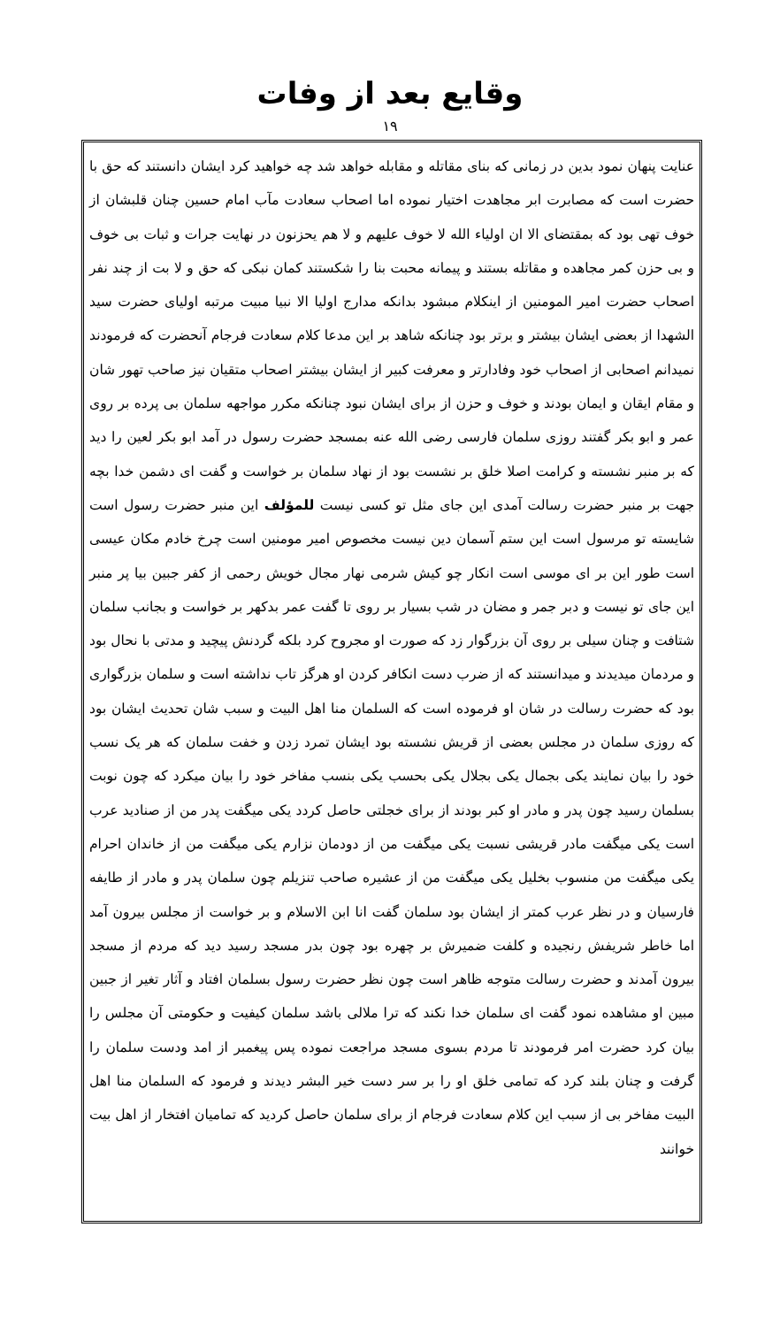وقایع بعد از وفات
۱۹
عنایت پنهان نمود بدین در زمانی که بنای مقاتله و مقابله خواهد شد چه خواهید کرد ایشان دانستند که حق با حضرت است که مصابرت ابر مجاهدت اختیار نموده اما اصحاب سعادت مآب امام حسین چنان قلبشان از خوف تهی بود که بمقتضای الا ان اولیاء الله لا خوف علیهم و لا هم یحزنون در نهایت جرات و ثبات بی خوف و بی حزن کمر مجاهده و مقاتله بستند و پیمانه محبت بنا را شکستند کمان نبکی که حق و لا بت از چند نفر اصحاب حضرت امیر المومنین از اینکلام مبشود بدانکه مدارج اولیا الا نبیا مبیت مرتبه اولیای حضرت سید الشهدا از بعضی ایشان بیشتر و برتر بود چنانکه شاهد بر این مدعا کلام سعادت فرجام آنحضرت که فرمودند نمیدانم اصحابی از اصحاب خود وفادارتر و معرفت کبیر از ایشان بیشتر اصحاب متقیان نیز صاحب تهور شان و مقام ایقان و ایمان بودند و خوف و حزن از برای ایشان نبود چنانکه مکرر مواجهه سلمان بی پرده بر روی عمر و ابو بکر گفتند روزی سلمان فارسی رضی الله عنه بمسجد حضرت رسول در آمد ابو بکر لعین را دید که بر منبر نشسته و کرامت اصلا خلق بر نشست بود از نهاد سلمان بر خواست و گفت ای دشمن خدا بچه جهت بر منبر حضرت رسالت آمدی این جای مثل تو کسی نیست للمؤلف این منبر حضرت رسول است شایسته تو مرسول است این ستم آسمان دین نیست مخصوص امیر مومنین است چرخ خادم مکان عیسی است طور این بر ای موسی است انکار چو کیش شرمی نهار مجال خویش رحمی از کفر جبین بیا پر منبر این جای تو نیست و دبر جمر و مضان در شب بسیار بر روی تا گفت عمر بدکهر بر خواست و بجانب سلمان شتافت و چنان سیلی بر روی آن بزرگوار زد که صورت او مجروح کرد بلکه گردنش پیچید و مدتی با نحال بود و مردمان میدیدند و میدانستند که از ضرب دست انکافر کردن او هرگز تاب نداشته است و سلمان بزرگواری بود که حضرت رسالت در شان او فرموده است که السلمان منا اهل البیت و سبب شان تحدیث ایشان بود که روزی سلمان در مجلس بعضی از قریش نشسته بود ایشان تمرد زدن و خفت سلمان که هر یک نسب خود را بیان نمایند یکی بجمال یکی بجلال یکی بحسب یکی بنسب مفاخر خود را بیان میکرد که چون نوبت بسلمان رسید چون پدر و مادر او کبر بودند از برای خجلتی حاصل کردد یکی میگفت پدر من از صنادید عرب است یکی میگفت مادر قریشی نسبت یکی میگفت من از دودمان نزارم یکی میگفت من از خاندان احرام یکی میگفت من منسوب بخلیل یکی میگفت من از عشیره صاحب تنزیلم چون سلمان پدر و مادر از طایفه فارسیان و در نظر عرب کمتر از ایشان بود سلمان گفت انا ابن الاسلام و بر خواست از مجلس بیرون آمد اما خاطر شریفش رنجیده و کلفت ضمیرش بر چهره بود چون بدر مسجد رسید دید که مردم از مسجد بیرون آمدند و حضرت رسالت متوجه ظاهر است چون نظر حضرت رسول بسلمان افتاد و آثار تغیر از جبین مبین او مشاهده نمود گفت ای سلمان خدا نکند که ترا ملالی باشد سلمان کیفیت و حکومتی آن مجلس را بیان کرد حضرت امر فرمودند تا مردم بسوی مسجد مراجعت نموده پس پیغمبر از امد ودست سلمان را گرفت و چنان بلند کرد که تمامی خلق او را بر سر دست خیر البشر دیدند و فرمود که السلمان منا اهل البیت مفاخر بی از سبب این کلام سعادت فرجام از برای سلمان حاصل کردید که تمامیان افتخار از اهل بیت خوانند